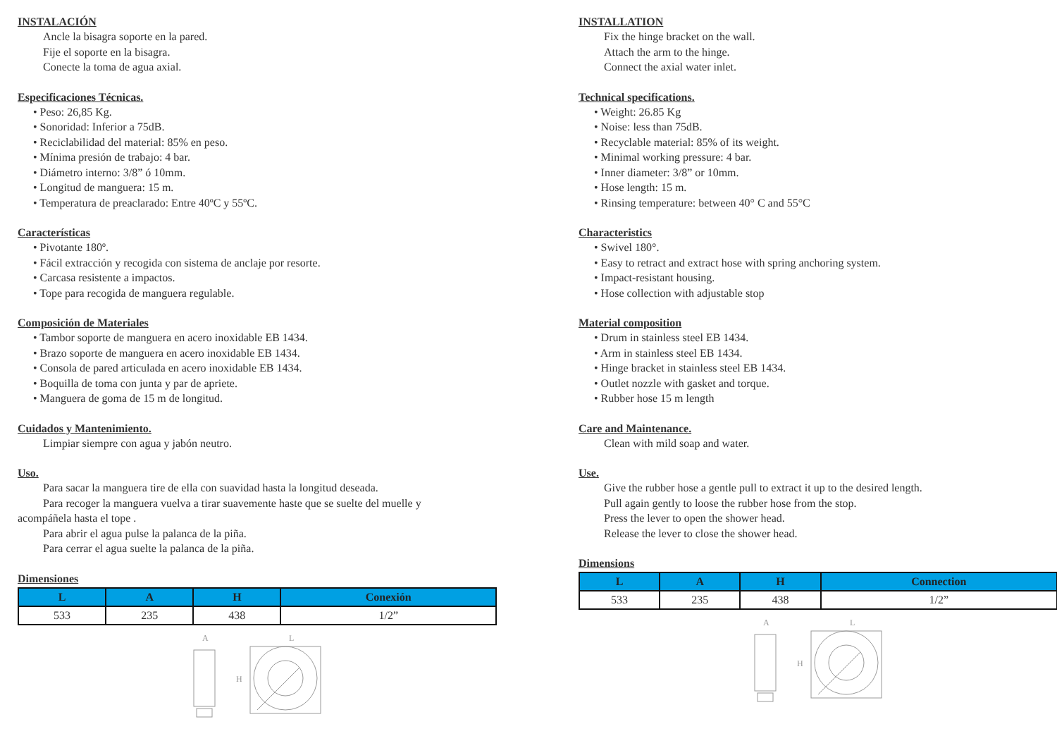INSTALACIÓN
Ancle la bisagra soporte en la pared.
Fije el soporte en la bisagra.
Conecte la toma de agua axial.
Especificaciones Técnicas.
• Peso: 26,85 Kg.
• Sonoridad: Inferior a 75dB.
• Reciclabilidad del material: 85% en peso.
• Mínima presión de trabajo: 4 bar.
• Diámetro interno: 3/8” ó 10mm.
• Longitud de manguera: 15 m.
• Temperatura de preaclarado: Entre 40ºC y 55ºC.
Características
• Pivotante 180º.
• Fácil extracción y recogida con sistema de anclaje por resorte.
• Carcasa resistente a impactos.
• Tope para recogida de manguera regulable.
Composición de Materiales
• Tambor soporte de manguera en acero inoxidable EB 1434.
• Brazo soporte de manguera en acero inoxidable EB 1434.
• Consola de pared articulada en acero inoxidable EB 1434.
• Boquilla de toma con junta y par de apriete.
• Manguera de goma de 15 m de longitud.
Cuidados y Mantenimiento.
Limpiar siempre con agua y jabón neutro.
Uso.
Para sacar la manguera tire de ella con suavidad hasta la longitud deseada.
Para recoger la manguera vuelva a tirar suavemente haste que se suelte del muelle y
acompáñela hasta el tope .
Para abrir el agua pulse la palanca de la piña.
Para cerrar el agua suelte la palanca de la piña.
Dimensiones
| L | A | H | Conexión |
| --- | --- | --- | --- |
| 533 | 235 | 438 | 1/2” |
A
L
H
INSTALLATION
Fix the hinge bracket on the wall.
Attach the arm to the hinge.
Connect the axial water inlet.
Technical specifications.
• Weight: 26.85 Kg
• Noise: less than 75dB.
• Recyclable material: 85% of its weight.
• Minimal working pressure: 4 bar.
• Inner diameter: 3/8” or 10mm.
• Hose length: 15 m.
• Rinsing temperature: between 40° C and 55°C
Characteristics
• Swivel 180°.
• Easy to retract and extract hose with spring anchoring system.
• Impact-resistant housing.
• Hose collection with adjustable stop
Material composition
• Drum in stainless steel EB 1434.
• Arm in stainless steel EB 1434.
• Hinge bracket in stainless steel EB 1434.
• Outlet nozzle with gasket and torque.
• Rubber hose 15 m length
Care and Maintenance.
Clean with mild soap and water.
Use.
Give the rubber hose a gentle pull to extract it up to the desired length.
Pull again gently to loose the rubber hose from the stop.
Press the lever to open the shower head.
Release the lever to close the shower head.
Dimensions
| L | A | H | Connection |
| --- | --- | --- | --- |
| 533 | 235 | 438 | 1/2” |
A
L
H